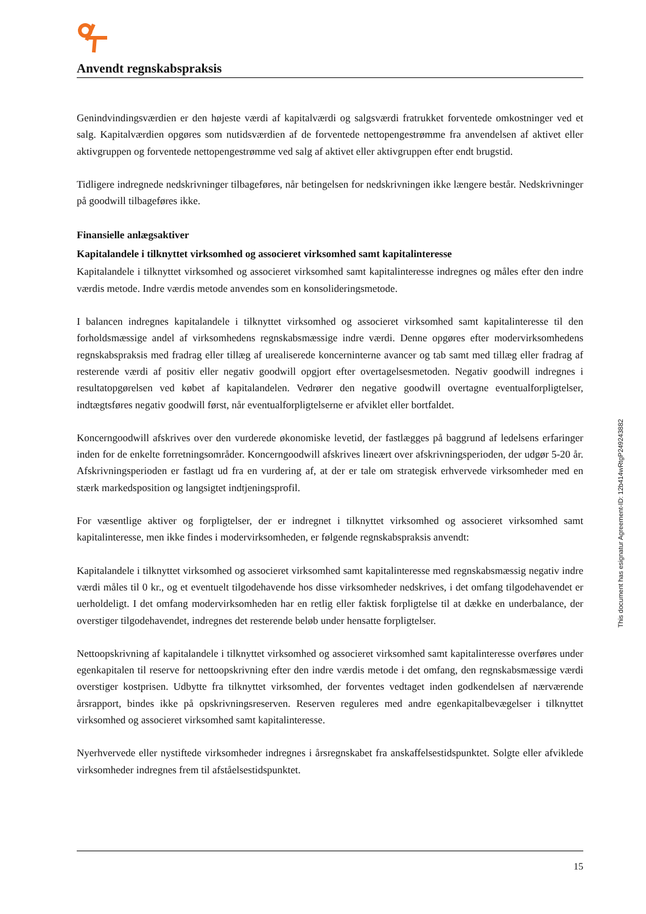Anvendt regnskabspraksis
Genindvindingsværdien er den højeste værdi af kapitalværdi og salgsværdi fratrukket forventede omkostninger ved et salg. Kapitalværdien opgøres som nutidsværdien af de forventede nettopengestrømme fra anvendelsen af aktivet eller aktivgruppen og forventede nettopengestrømme ved salg af aktivet eller aktivgruppen efter endt brugstid.
Tidligere indregnede nedskrivninger tilbageføres, når betingelsen for nedskrivningen ikke længere består. Nedskrivninger på goodwill tilbageføres ikke.
Finansielle anlægsaktiver
Kapitalandele i tilknyttet virksomhed og associeret virksomhed samt kapitalinteresse
Kapitalandele i tilknyttet virksomhed og associeret virksomhed samt kapitalinteresse indregnes og måles efter den indre værdis metode. Indre værdis metode anvendes som en konsolideringsmetode.
I balancen indregnes kapitalandele i tilknyttet virksomhed og associeret virksomhed samt kapitalinteresse til den forholdsmæssige andel af virksomhedens regnskabsmæssige indre værdi. Denne opgøres efter modervirksomhedens regnskabspraksis med fradrag eller tillæg af urealiserede koncerninterne avancer og tab samt med tillæg eller fradrag af resterende værdi af positiv eller negativ goodwill opgjort efter overtagelsesmetoden. Negativ goodwill indregnes i resultatopgørelsen ved købet af kapitalandelen. Vedrører den negative goodwill overtagne eventualforpligtelser, indtægtsføres negativ goodwill først, når eventualforpligtelserne er afviklet eller bortfaldet.
Koncerngoodwill afskrives over den vurderede økonomiske levetid, der fastlægges på baggrund af ledelsens erfaringer inden for de enkelte forretningsområder. Koncerngoodwill afskrives lineært over afskrivningsperioden, der udgør 5-20 år. Afskrivningsperioden er fastlagt ud fra en vurdering af, at der er tale om strategisk erhvervede virksomheder med en stærk markedsposition og langsigtet indtjeningsprofil.
For væsentlige aktiver og forpligtelser, der er indregnet i tilknyttet virksomhed og associeret virksomhed samt kapitalinteresse, men ikke findes i modervirksomheden, er følgende regnskabspraksis anvendt:
Kapitalandele i tilknyttet virksomhed og associeret virksomhed samt kapitalinteresse med regnskabsmæssig negativ indre værdi måles til 0 kr., og et eventuelt tilgodehavende hos disse virksomheder nedskrives, i det omfang tilgodehavendet er uerholdeligt. I det omfang modervirksomheden har en retlig eller faktisk forpligtelse til at dække en underbalance, der overstiger tilgodehavendet, indregnes det resterende beløb under hensatte forpligtelser.
Nettoopskrivning af kapitalandele i tilknyttet virksomhed og associeret virksomhed samt kapitalinteresse overføres under egenkapitalen til reserve for nettoopskrivning efter den indre værdis metode i det omfang, den regnskabsmæssige værdi overstiger kostprisen. Udbytte fra tilknyttet virksomhed, der forventes vedtaget inden godkendelsen af nærværende årsrapport, bindes ikke på opskrivningsreserven. Reserven reguleres med andre egenkapitalbevægelser i tilknyttet virksomhed og associeret virksomhed samt kapitalinteresse.
Nyerhvervede eller nystiftede virksomheder indregnes i årsregnskabet fra anskaffelsestidspunktet. Solgte eller afviklede virksomheder indregnes frem til afståelsestidspunktet.
15
This document has esignatur Agreement-ID: 12b414wRtgP249243882